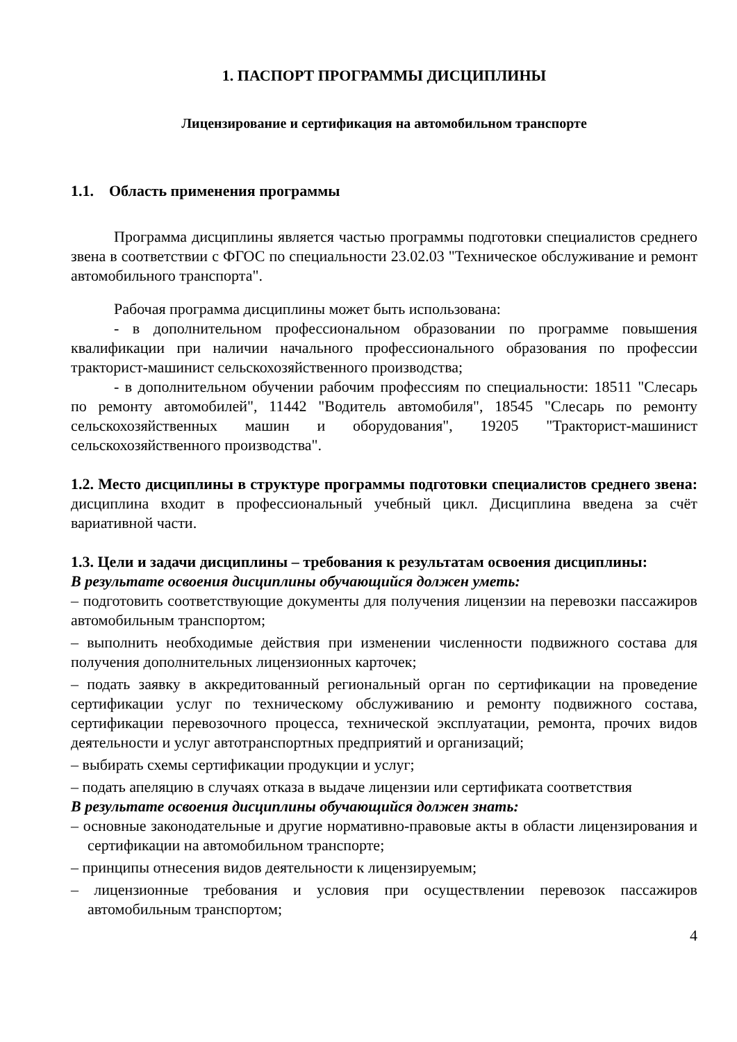1. ПАСПОРТ ПРОГРАММЫ ДИСЦИПЛИНЫ
Лицензирование и сертификация на автомобильном транспорте
1.1. Область применения программы
Программа дисциплины является частью программы подготовки специалистов среднего звена в соответствии с ФГОС по специальности 23.02.03 "Техническое обслуживание и ремонт автомобильного транспорта".
Рабочая программа дисциплины может быть использована:
- в дополнительном профессиональном образовании по программе повышения квалификации при наличии начального профессионального образования по профессии тракторист-машинист сельскохозяйственного производства;
- в дополнительном обучении рабочим профессиям по специальности: 18511 "Слесарь по ремонту автомобилей", 11442 "Водитель автомобиля", 18545 "Слесарь по ремонту сельскохозяйственных машин и оборудования", 19205 "Тракторист-машинист сельскохозяйственного производства".
1.2. Место дисциплины в структуре программы подготовки специалистов среднего звена: дисциплина входит в профессиональный учебный цикл. Дисциплина введена за счёт вариативной части.
1.3. Цели и задачи дисциплины – требования к результатам освоения дисциплины:
В результате освоения дисциплины обучающийся должен уметь:
– подготовить соответствующие документы для получения лицензии на перевозки пассажиров автомобильным транспортом;
– выполнить необходимые действия при изменении численности подвижного состава для получения дополнительных лицензионных карточек;
– подать заявку в аккредитованный региональный орган по сертификации на проведение сертификации услуг по техническому обслуживанию и ремонту подвижного состава, сертификации перевозочного процесса, технической эксплуатации, ремонта, прочих видов деятельности и услуг автотранспортных предприятий и организаций;
– выбирать схемы сертификации продукции и услуг;
– подать апеляцию в случаях отказа в выдаче лицензии или сертификата соответствия
В результате освоения дисциплины обучающийся должен знать:
– основные законодательные и другие нормативно-правовые акты в области лицензирования и сертификации на автомобильном транспорте;
– принципы отнесения видов деятельности к лицензируемым;
– лицензионные требования и условия при осуществлении перевозок пассажиров автомобильным транспортом;
4